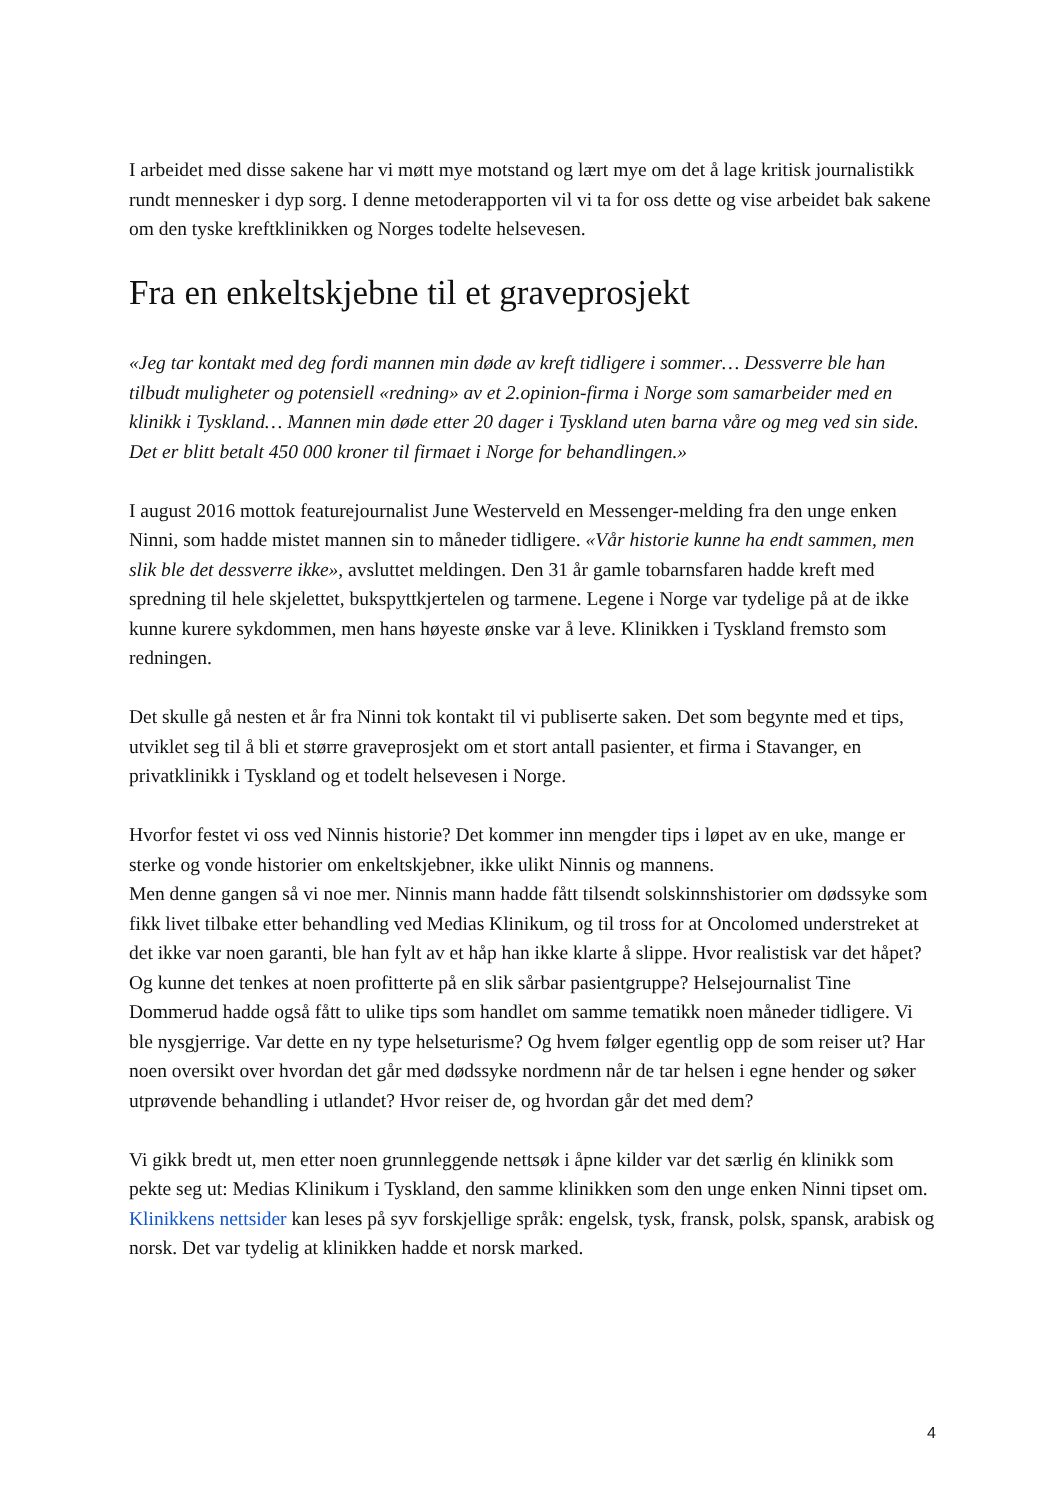I arbeidet med disse sakene har vi møtt mye motstand og lært mye om det å lage kritisk journalistikk rundt mennesker i dyp sorg. I denne metoderapporten vil vi ta for oss dette og vise arbeidet bak sakene om den tyske kreftklinikken og Norges todelte helsevesen.
Fra en enkeltskjebne til et graveprosjekt
«Jeg tar kontakt med deg fordi mannen min døde av kreft tidligere i sommer… Dessverre ble han tilbudt muligheter og potensiell «redning» av et 2.opinion-firma i Norge som samarbeider med en klinikk i Tyskland… Mannen min døde etter 20 dager i Tyskland uten barna våre og meg ved sin side. Det er blitt betalt 450 000 kroner til firmaet i Norge for behandlingen.»
I august 2016 mottok featurejournalist June Westerveld en Messenger-melding fra den unge enken Ninni, som hadde mistet mannen sin to måneder tidligere. «Vår historie kunne ha endt sammen, men slik ble det dessverre ikke», avsluttet meldingen. Den 31 år gamle tobarnsfaren hadde kreft med spredning til hele skjelettet, bukspyttkjertelen og tarmene. Legene i Norge var tydelige på at de ikke kunne kurere sykdommen, men hans høyeste ønske var å leve. Klinikken i Tyskland fremsto som redningen.
Det skulle gå nesten et år fra Ninni tok kontakt til vi publiserte saken. Det som begynte med et tips, utviklet seg til å bli et større graveprosjekt om et stort antall pasienter, et firma i Stavanger, en privatklinikk i Tyskland og et todelt helsevesen i Norge.
Hvorfor festet vi oss ved Ninnis historie? Det kommer inn mengder tips i løpet av en uke, mange er sterke og vonde historier om enkeltskjebner, ikke ulikt Ninnis og mannens.
Men denne gangen så vi noe mer. Ninnis mann hadde fått tilsendt solskinnshistorier om dødssyke som fikk livet tilbake etter behandling ved Medias Klinikum, og til tross for at Oncolomed understreket at det ikke var noen garanti, ble han fylt av et håp han ikke klarte å slippe. Hvor realistisk var det håpet? Og kunne det tenkes at noen profitterte på en slik sårbar pasientgruppe? Helsejournalist Tine Dommerud hadde også fått to ulike tips som handlet om samme tematikk noen måneder tidligere. Vi ble nysgjerrige. Var dette en ny type helseturisme? Og hvem følger egentlig opp de som reiser ut? Har noen oversikt over hvordan det går med dødssyke nordmenn når de tar helsen i egne hender og søker utprøvende behandling i utlandet? Hvor reiser de, og hvordan går det med dem?
Vi gikk bredt ut, men etter noen grunnleggende nettsøk i åpne kilder var det særlig én klinikk som pekte seg ut: Medias Klinikum i Tyskland, den samme klinikken som den unge enken Ninni tipset om. Klinikkens nettsider kan leses på syv forskjellige språk: engelsk, tysk, fransk, polsk, spansk, arabisk og norsk. Det var tydelig at klinikken hadde et norsk marked.
4